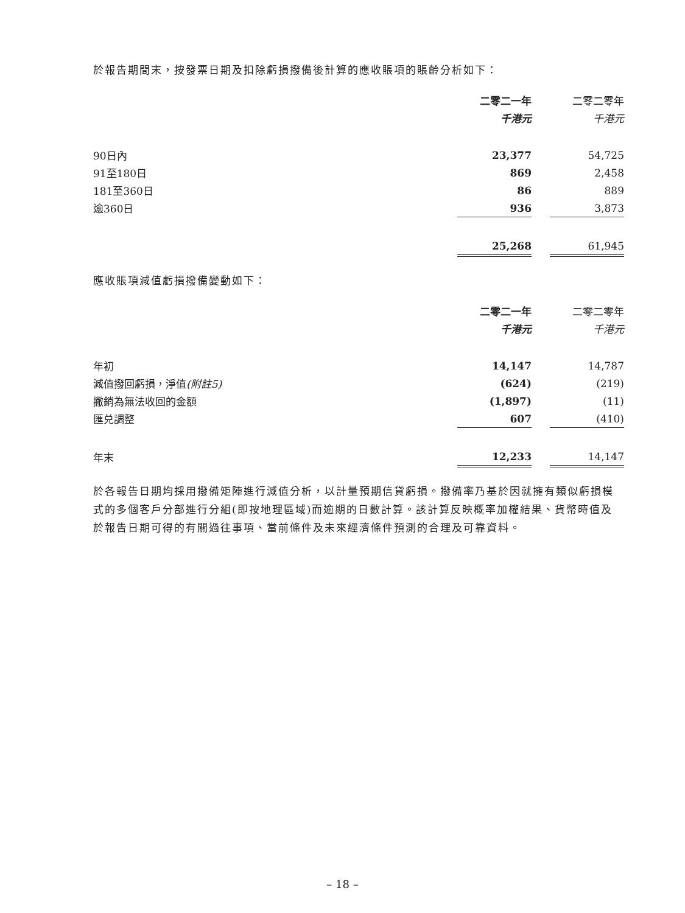於報告期間末，按發票日期及扣除虧損撥備後計算的應收賬項的賬齡分析如下：
| | 二零二一年 | | 二零二零年 |
| | 千港元 | | 千港元 |
| 90日內 | 23,377 | | 54,725 |
| 91至180日 | 869 | | 2,458 |
| 181至360日 | 86 | | 889 |
| 逾360日 | 936 | | 3,873 |
| | 25,268 | | 61,945 |
應收賬項減值虧損撥備變動如下：
| | 二零二一年 | | 二零二零年 |
| | 千港元 | | 千港元 |
| 年初 | 14,147 | | 14,787 |
| 減值撥回虧損，淨值 (附註5) | (624) | | (219) |
| 撇銷為無法收回的金額 | (1,897) | | (11) |
| 匯兑調整 | 607 | | (410) |
| 年末 | 12,233 | | 14,147 |
於各報告日期均採用撥備矩陣進行減值分析，以計量預期信貸虧損。撥備率乃基於因就擁有類似虧損模式的多個客戶分部進行分組(即按地理區域)而逾期的日數計算。該計算反映概率加權結果、貨幣時值及於報告日期可得的有關過往事項、當前條件及未來經濟條件預測的合理及可靠資料。
– 18 –